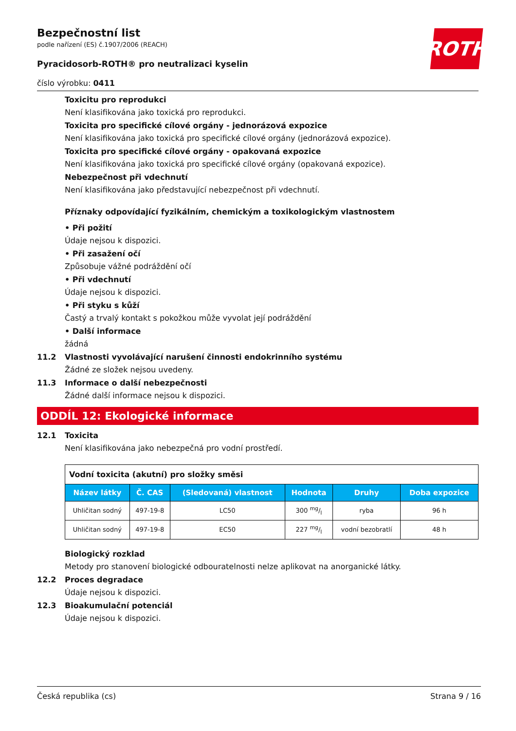Bezpečnostní list
podle nařízení (ES) č.1907/2006 (REACH)
ROTH
Pyracidosorb-ROTH® pro neutralizaci kyselin
číslo výrobku: 0411
Toxicitu pro reprodukci
Není klasifikována jako toxická pro reprodukci.
Toxicita pro specifické cílové orgány - jednorázová expozice
Není klasifikována jako toxická pro specifické cílové orgány (jednorázová expozice).
Toxicita pro specifické cílové orgány - opakovaná expozice
Není klasifikována jako toxická pro specifické cílové orgány (opakovaná expozice).
Nebezpečnost při vdechnutí
Není klasifikována jako představující nebezpečnost při vdechnutí.
Příznaky odpovídající fyzikálním, chemickým a toxikologickým vlastnostem
• Při požití
Údaje nejsou k dispozici.
• Při zasažení očí
Způsobuje vážné podráždění očí
• Při vdechnutí
Údaje nejsou k dispozici.
• Při styku s kůží
Častý a trvalý kontakt s pokožkou může vyvolat její podráždění
• Další informace
žádná
11.2 Vlastnosti vyvolávající narušení činnosti endokrinního systému
Žádné ze složek nejsou uvedeny.
11.3 Informace o další nebezpečnosti
Žádné další informace nejsou k dispozici.
ODDÍL 12: Ekologické informace
12.1 Toxicita
Není klasifikována jako nebezpečná pro vodní prostředí.
| Vodní toxicita (akutní) pro složky směsi | | | | | |
| Název látky | Č. CAS | (Sledovaná) vlastnost | Hodnota | Druhy | Doba expozice |
| Uhličitan sodný | 497-19-8 | LC50 | 300 mg/l | ryba | 96 h |
| Uhličitan sodný | 497-19-8 | EC50 | 227 mg/l | vodní bezobratlí | 48 h |
Biologický rozklad
Metody pro stanovení biologické odbouratelnosti nelze aplikovat na anorganické látky.
12.2 Proces degradace
Údaje nejsou k dispozici.
12.3 Bioakumulační potenciál
Údaje nejsou k dispozici.
Česká republika (cs) Strana 9 / 16